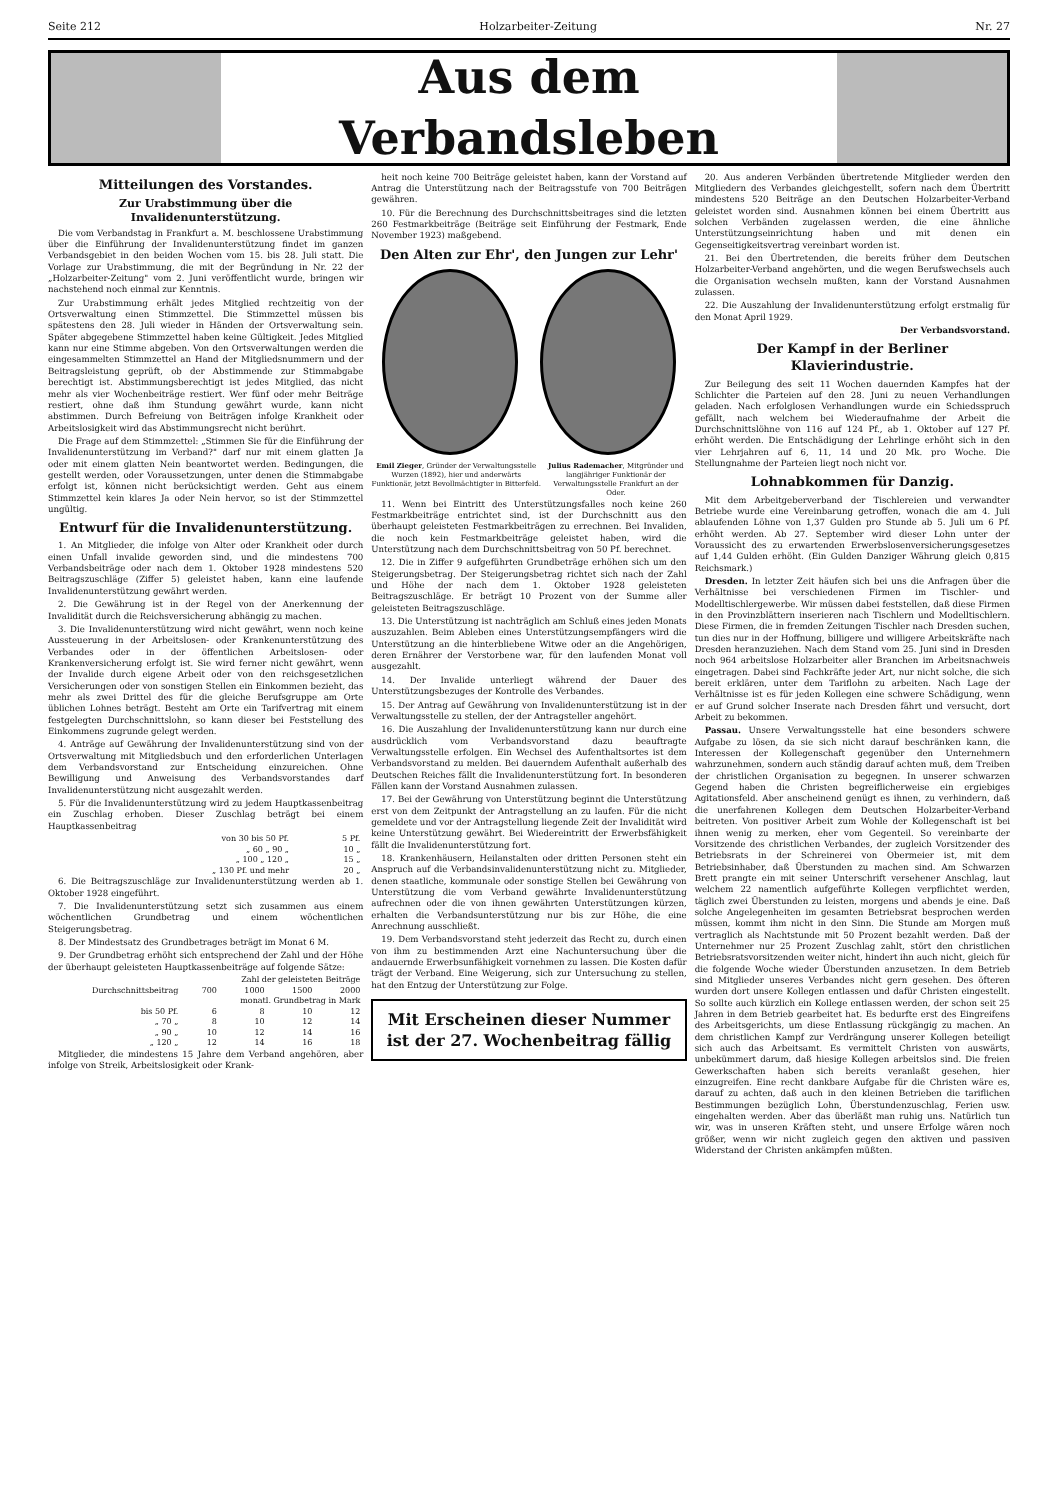Seite 212 Holzarbeiter-Zeitung Nr. 27
Aus dem Verbandsleben
Mitteilungen des Vorstandes.
Zur Urabstimmung über die Invalidenunterstützung.
Die vom Verbandstag in Frankfurt a. M. beschlossene Urabstimmung über die Einführung der Invalidenunterstützung findet im ganzen Verbandsgebiet in den beiden Wochen vom 15. bis 28. Juli statt. Die Vorlage zur Urabstimmung, die mit der Begründung in Nr. 22 der „Holzarbeiter-Zeitung" vom 2. Juni veröffentlicht wurde, bringen wir nachstehend noch einmal zur Kenntnis.
Zur Urabstimmung erhält jedes Mitglied rechtzeitig von der Ortsverwaltung einen Stimmzettel. Die Stimmzettel müssen bis spätestens den 28. Juli wieder in Händen der Ortsverwaltung sein. Später abgegebene Stimmzettel haben keine Gültigkeit. Jedes Mitglied kann nur eine Stimme abgeben. Von den Ortsverwaltungen werden die eingesammelten Stimmzettel an Hand der Mitgliedsnummern und der Beitragsleistung geprüft, ob der Abstimmende zur Stimmabgabe berechtigt ist. Abstimmungsberechtigt ist jedes Mitglied, das nicht mehr als vier Wochenbeiträge restiert. Wer fünf oder mehr Beiträge restiert, ohne daß ihm Stundung gewährt wurde, kann nicht abstimmen. Durch Befreiung von Beiträgen infolge Krankheit oder Arbeitslosigkeit wird das Abstimmungsrecht nicht berührt.
Die Frage auf dem Stimmzettel: „Stimmen Sie für die Einführung der Invalidenunterstützung im Verband?" darf nur mit einem glatten Ja oder mit einem glatten Nein beantwortet werden. Bedingungen, die gestellt werden, oder Voraussetzungen, unter denen die Stimmabgabe erfolgt ist, können nicht berücksichtigt werden. Geht aus einem Stimmzettel kein klares Ja oder Nein hervor, so ist der Stimmzettel ungültig.
Entwurf für die Invalidenunterstützung.
1. An Mitglieder, die infolge von Alter oder Krankheit oder durch einen Unfall invalide geworden sind, und die mindestens 700 Verbandsbeiträge oder nach dem 1. Oktober 1928 mindestens 520 Beitragszuschläge (Ziffer 5) geleistet haben, kann eine laufende Invalidenunterstützung gewährt werden.
2. Die Gewährung ist in der Regel von der Anerkennung der Invalidität durch die Reichsversicherung abhängig zu machen.
3. Die Invalidenunterstützung wird nicht gewährt, wenn noch keine Aussteuerung in der Arbeitslosen- oder Krankenunterstützung des Verbandes oder in der öffentlichen Arbeitslosen- oder Krankenversicherung erfolgt ist. Sie wird ferner nicht gewährt, wenn der Invalide durch eigene Arbeit oder von den reichsgesetzlichen Versicherungen oder von sonstigen Stellen ein Einkommen bezieht, das mehr als zwei Drittel des für die gleiche Berufsgruppe am Orte üblichen Lohnes beträgt. Besteht am Orte ein Tarifvertrag mit einem festgelegten Durchschnittslohn, so kann dieser bei Feststellung des Einkommens zugrunde gelegt werden.
4. Anträge auf Gewährung der Invalidenunterstützung sind von der Ortsverwaltung mit Mitgliedsbuch und den erforderlichen Unterlagen dem Verbandsvorstand zur Entscheidung einzureichen. Ohne Bewilligung und Anweisung des Verbandsvorstandes darf Invalidenunterstützung nicht ausgezahlt werden.
5. Für die Invalidenunterstützung wird zu jedem Hauptkassenbeitrag ein Zuschlag erhoben. Dieser Zuschlag beträgt bei einem Hauptkassenbeitrag
| von 30 bis 50 Pf. | 5 Pf. |
| „ 60 „ 90 „ | 10 „ |
| „ 100 „ 120 „ | 15 „ |
| „ 130 Pf. und mehr | 20 „ |
6. Die Beitragszuschläge zur Invalidenunterstützung werden ab 1. Oktober 1928 eingeführt.
7. Die Invalidenunterstützung setzt sich zusammen aus einem wöchentlichen Grundbetrag und einem wöchentlichen Steigerungsbetrag.
8. Der Mindestsatz des Grundbetrages beträgt im Monat 6 M.
9. Der Grundbetrag erhöht sich entsprechend der Zahl und der Höhe der überhaupt geleisteten Hauptkassenbeiträge auf folgende Sätze:
| | Zahl der geleisteten Beiträge | | | |
| --- | --- | --- | --- | --- |
| Durchschnittsbeitrag | 700 | 1000 | 1500 | 2000 |
| | monatl. Grundbetrag in Mark | | | |
| bis 50 Pf. | 6 | 8 | 10 | 12 |
| „ 70 „ | 8 | 10 | 12 | 14 |
| „ 90 „ | 10 | 12 | 14 | 16 |
| „ 120 „ | 12 | 14 | 16 | 18 |
Mitglieder, die mindestens 15 Jahre dem Verband angehören, aber infolge von Streik, Arbeitslosigkeit oder Krank-
heit noch keine 700 Beiträge geleistet haben, kann der Vorstand auf Antrag die Unterstützung nach der Beitragsstufe von 700 Beiträgen gewähren.
10. Für die Berechnung des Durchschnittsbeitrages sind die letzten 260 Festmarkbeiträge (Beiträge seit Einführung der Festmark, Ende November 1923) maßgebend.
Den Alten zur Ehr', den Jungen zur Lehr'
Emil Zieger, Gründer der Verwaltungsstelle Wurzen (1892), hier und anderwärts Funktionär, jetzt Bevollmächtigter in Bitterfeld.
Julius Rademacher, Mitgründer und langjähriger Funktionär der Verwaltungsstelle Frankfurt an der Oder.
11. Wenn bei Eintritt des Unterstützungsfalles noch keine 260 Festmarkbeiträge entrichtet sind, ist der Durchschnitt aus den überhaupt geleisteten Festmarkbeiträgen zu errechnen. Bei Invaliden, die noch kein Festmarkbeiträge geleistet haben, wird die Unterstützung nach dem Durchschnittsbeitrag von 50 Pf. berechnet.
12. Die in Ziffer 9 aufgeführten Grundbeträge erhöhen sich um den Steigerungsbetrag. Der Steigerungsbetrag richtet sich nach der Zahl und Höhe der nach dem 1. Oktober 1928 geleisteten Beitragszuschläge. Er beträgt 10 Prozent von der Summe aller geleisteten Beitragszuschläge.
13. Die Unterstützung ist nachträglich am Schluß eines jeden Monats auszuzahlen. Beim Ableben eines Unterstützungsempfängers wird die Unterstützung an die hinterbliebene Witwe oder an die Angehörigen, deren Ernährer der Verstorbene war, für den laufenden Monat voll ausgezahlt.
14. Der Invalide unterliegt während der Dauer des Unterstützungsbezuges der Kontrolle des Verbandes.
15. Der Antrag auf Gewährung von Invalidenunterstützung ist in der Verwaltungsstelle zu stellen, der der Antragsteller angehört.
16. Die Auszahlung der Invalidenunterstützung kann nur durch eine ausdrücklich vom Verbandsvorstand dazu beauftragte Verwaltungsstelle erfolgen. Ein Wechsel des Aufenthaltsortes ist dem Verbandsvorstand zu melden. Bei dauerndem Aufenthalt außerhalb des Deutschen Reiches fällt die Invalidenunterstützung fort. In besonderen Fällen kann der Vorstand Ausnahmen zulassen.
17. Bei der Gewährung von Unterstützung beginnt die Unterstützung erst von dem Zeitpunkt der Antragstellung an zu laufen. Für die nicht gemeldete und vor der Antragstellung liegende Zeit der Invalidität wird keine Unterstützung gewährt. Bei Wiedereintritt der Erwerbsfähigkeit fällt die Invalidenunterstützung fort.
18. Krankenhäusern, Heilanstalten oder dritten Personen steht ein Anspruch auf die Verbandsinvalidenunterstützung nicht zu. Mitglieder, denen staatliche, kommunale oder sonstige Stellen bei Gewährung von Unterstützung die vom Verband gewährte Invalidenunterstützung aufrechnen oder die von ihnen gewährten Unterstützungen kürzen, erhalten die Verbandsunterstützung nur bis zur Höhe, die eine Anrechnung ausschließt.
19. Dem Verbandsvorstand steht jederzeit das Recht zu, durch einen von ihm zu bestimmenden Arzt eine Nachuntersuchung über die andauernde Erwerbsunfähigkeit vornehmen zu lassen. Die Kosten dafür trägt der Verband. Eine Weigerung, sich zur Untersuchung zu stellen, hat den Entzug der Unterstützung zur Folge.
Mit Erscheinen dieser Nummer ist der 27. Wochenbeitrag fällig
20. Aus anderen Verbänden übertretende Mitglieder werden den Mitgliedern des Verbandes gleichgestellt, sofern nach dem Übertritt mindestens 520 Beiträge an den Deutschen Holzarbeiter-Verband geleistet worden sind. Ausnahmen können bei einem Übertritt aus solchen Verbänden zugelassen werden, die eine ähnliche Unterstützungseinrichtung haben und mit denen ein Gegenseitigkeitsvertrag vereinbart worden ist.
21. Bei den Übertretenden, die bereits früher dem Deutschen Holzarbeiter-Verband angehörten, und die wegen Berufswechsels auch die Organisation wechseln mußten, kann der Vorstand Ausnahmen zulassen.
22. Die Auszahlung der Invalidenunterstützung erfolgt erstmalig für den Monat April 1929.
Der Verbandsvorstand.
Der Kampf in der Berliner Klavierindustrie.
Zur Beilegung des seit 11 Wochen dauernden Kampfes hat der Schlichter die Parteien auf den 28. Juni zu neuen Verhandlungen geladen. Nach erfolglosen Verhandlungen wurde ein Schiedsspruch gefällt, nach welchem bei Wiederaufnahme der Arbeit die Durchschnittslöhne von 116 auf 124 Pf., ab 1. Oktober auf 127 Pf. erhöht werden. Die Entschädigung der Lehrlinge erhöht sich in den vier Lehrjahren auf 6, 11, 14 und 20 Mk. pro Woche. Die Stellungnahme der Parteien liegt noch nicht vor.
Lohnabkommen für Danzig.
Mit dem Arbeitgeberverband der Tischlereien und verwandter Betriebe wurde eine Vereinbarung getroffen, wonach die am 4. Juli ablaufenden Löhne von 1,37 Gulden pro Stunde ab 5. Juli um 6 Pf. erhöht werden. Ab 27. September wird dieser Lohn unter der Voraussicht des zu erwartenden Erwerbslosenversicherungsgesetzes auf 1,44 Gulden erhöht. (Ein Gulden Danziger Währung gleich 0,815 Reichsmark.)
Dresden. In letzter Zeit häufen sich bei uns die Anfragen über die Verhältnisse bei verschiedenen Firmen im Tischler- und Modelltischlergewerbe. Wir müssen dabei feststellen, daß diese Firmen in den Provinzblättern inserieren nach Tischlern und Modelltischlern. Diese Firmen, die in fremden Zeitungen Tischler nach Dresden suchen, tun dies nur in der Hoffnung, billigere und willigere Arbeitskräfte nach Dresden heranzuziehen. Nach dem Stand vom 25. Juni sind in Dresden noch 964 arbeitslose Holzarbeiter aller Branchen im Arbeitsnachweis eingetragen. Dabei sind Fachkräfte jeder Art, nur nicht solche, die sich bereit erklären, unter dem Tariflohn zu arbeiten. Nach Lage der Verhältnisse ist es für jeden Kollegen eine schwere Schädigung, wenn er auf Grund solcher Inserate nach Dresden fährt und versucht, dort Arbeit zu bekommen.
Passau. Unsere Verwaltungsstelle hat eine besonders schwere Aufgabe zu lösen, da sie sich nicht darauf beschränken kann, die Interessen der Kollegenschaft gegenüber den Unternehmern wahrzunehmen, sondern auch ständig darauf achten muß, dem Treiben der christlichen Organisation zu begegnen. In unserer schwarzen Gegend haben die Christen begreiflicherweise ein ergiebiges Agitationsfeld. Aber anscheinend genügt es ihnen, zu verhindern, daß die unerfahrenen Kollegen dem Deutschen Holzarbeiter-Verband beitreten. Von positiver Arbeit zum Wohle der Kollegenschaft ist bei ihnen wenig zu merken, eher vom Gegenteil. So vereinbarte der Vorsitzende des christlichen Verbandes, der zugleich Vorsitzender des Betriebsrats in der Schreinerei von Obermeier ist, mit dem Betriebsinhaber, daß Überstunden zu machen sind. Am Schwarzen Brett prangte ein mit seiner Unterschrift versehener Anschlag, laut welchem 22 namentlich aufgeführte Kollegen verpflichtet werden, täglich zwei Überstunden zu leisten, morgens und abends je eine. Daß solche Angelegenheiten im gesamten Betriebsrat besprochen werden müssen, kommt ihm nicht in den Sinn. Die Stunde am Morgen muß vertraglich als Nachtstunde mit 50 Prozent bezahlt werden. Daß der Unternehmer nur 25 Prozent Zuschlag zahlt, stört den christlichen Betriebsratsvorsitzenden weiter nicht, hindert ihn auch nicht, gleich für die folgende Woche wieder Überstunden anzusetzen. In dem Betrieb sind Mitglieder unseres Verbandes nicht gern gesehen. Des öfteren wurden dort unsere Kollegen entlassen und dafür Christen eingestellt. So sollte auch kürzlich ein Kollege entlassen werden, der schon seit 25 Jahren in dem Betrieb gearbeitet hat. Es bedurfte erst des Eingreifens des Arbeitsgerichts, um diese Entlassung rückgängig zu machen. An dem christlichen Kampf zur Verdrängung unserer Kollegen beteiligt sich auch das Arbeitsamt. Es vermittelt Christen von auswärts, unbekümmert darum, daß hiesige Kollegen arbeitslos sind. Die freien Gewerkschaften haben sich bereits veranlaßt gesehen, hier einzugreifen. Eine recht dankbare Aufgabe für die Christen wäre es, darauf zu achten, daß auch in den kleinen Betrieben die tariflichen Bestimmungen bezüglich Lohn, Überstundenzuschlag, Ferien usw. eingehalten werden. Aber das überläßt man ruhig uns. Natürlich tun wir, was in unseren Kräften steht, und unsere Erfolge wären noch größer, wenn wir nicht zugleich gegen den aktiven und passiven Widerstand der Christen ankämpfen müßten.